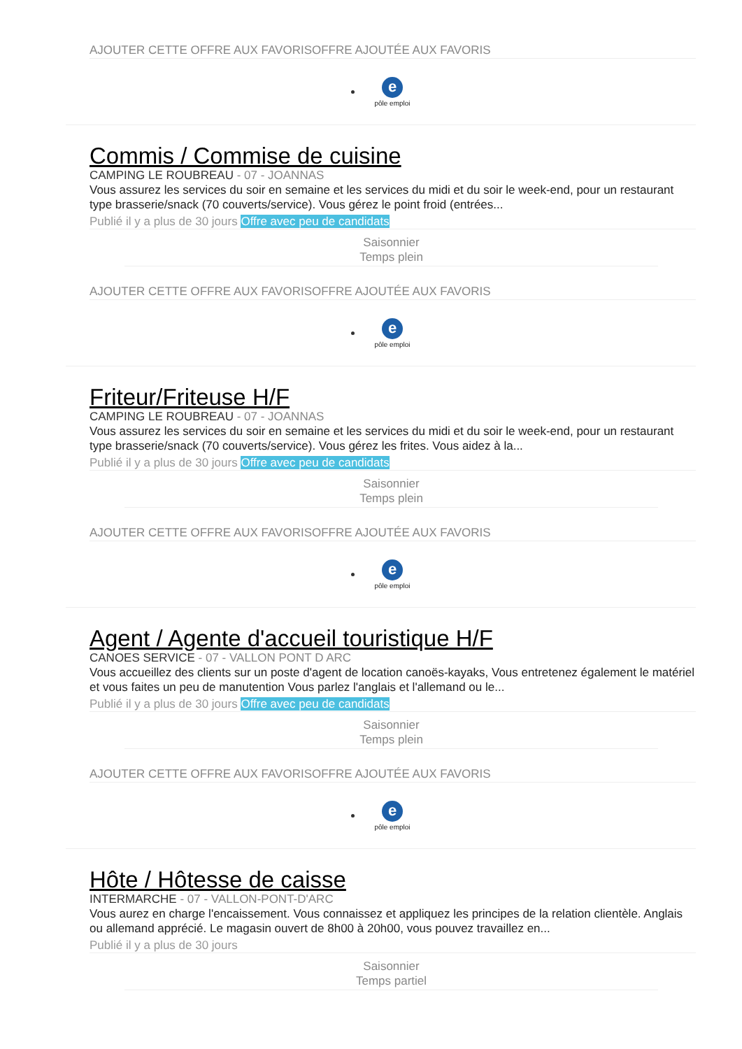AJOUTER CETTE OFFRE AUX FAVORISOFFRE AJOUTÉE AUX FAVORIS
e
pôle emploi
Commis / Commise de cuisine
CAMPING LE ROUBREAU - 07 - JOANNAS
Vous assurez les services du soir en semaine et les services du midi et du soir le week-end, pour un restaurant type brasserie/snack (70 couverts/service). Vous gérez le point froid (entrées...
Publié il y a plus de 30 jours Offre avec peu de candidats
Saisonnier
Temps plein
AJOUTER CETTE OFFRE AUX FAVORISOFFRE AJOUTÉE AUX FAVORIS
e
pôle emploi
Friteur/Friteuse H/F
CAMPING LE ROUBREAU - 07 - JOANNAS
Vous assurez les services du soir en semaine et les services du midi et du soir le week-end, pour un restaurant type brasserie/snack (70 couverts/service). Vous gérez les frites. Vous aidez à la...
Publié il y a plus de 30 jours Offre avec peu de candidats
Saisonnier
Temps plein
AJOUTER CETTE OFFRE AUX FAVORISOFFRE AJOUTÉE AUX FAVORIS
e
pôle emploi
Agent / Agente d'accueil touristique H/F
CANOES SERVICE - 07 - VALLON PONT D ARC
Vous accueillez des clients sur un poste d'agent de location canoës-kayaks, Vous entretenez également le matériel et vous faites un peu de manutention Vous parlez l'anglais et l'allemand ou le...
Publié il y a plus de 30 jours Offre avec peu de candidats
Saisonnier
Temps plein
AJOUTER CETTE OFFRE AUX FAVORISOFFRE AJOUTÉE AUX FAVORIS
e
pôle emploi
Hôte / Hôtesse de caisse
INTERMARCHE - 07 - VALLON-PONT-D'ARC
Vous aurez en charge l'encaissement. Vous connaissez et appliquez les principes de la relation clientèle. Anglais ou allemand apprécié. Le magasin ouvert de 8h00 à 20h00, vous pouvez travaillez en...
Publié il y a plus de 30 jours
Saisonnier
Temps partiel